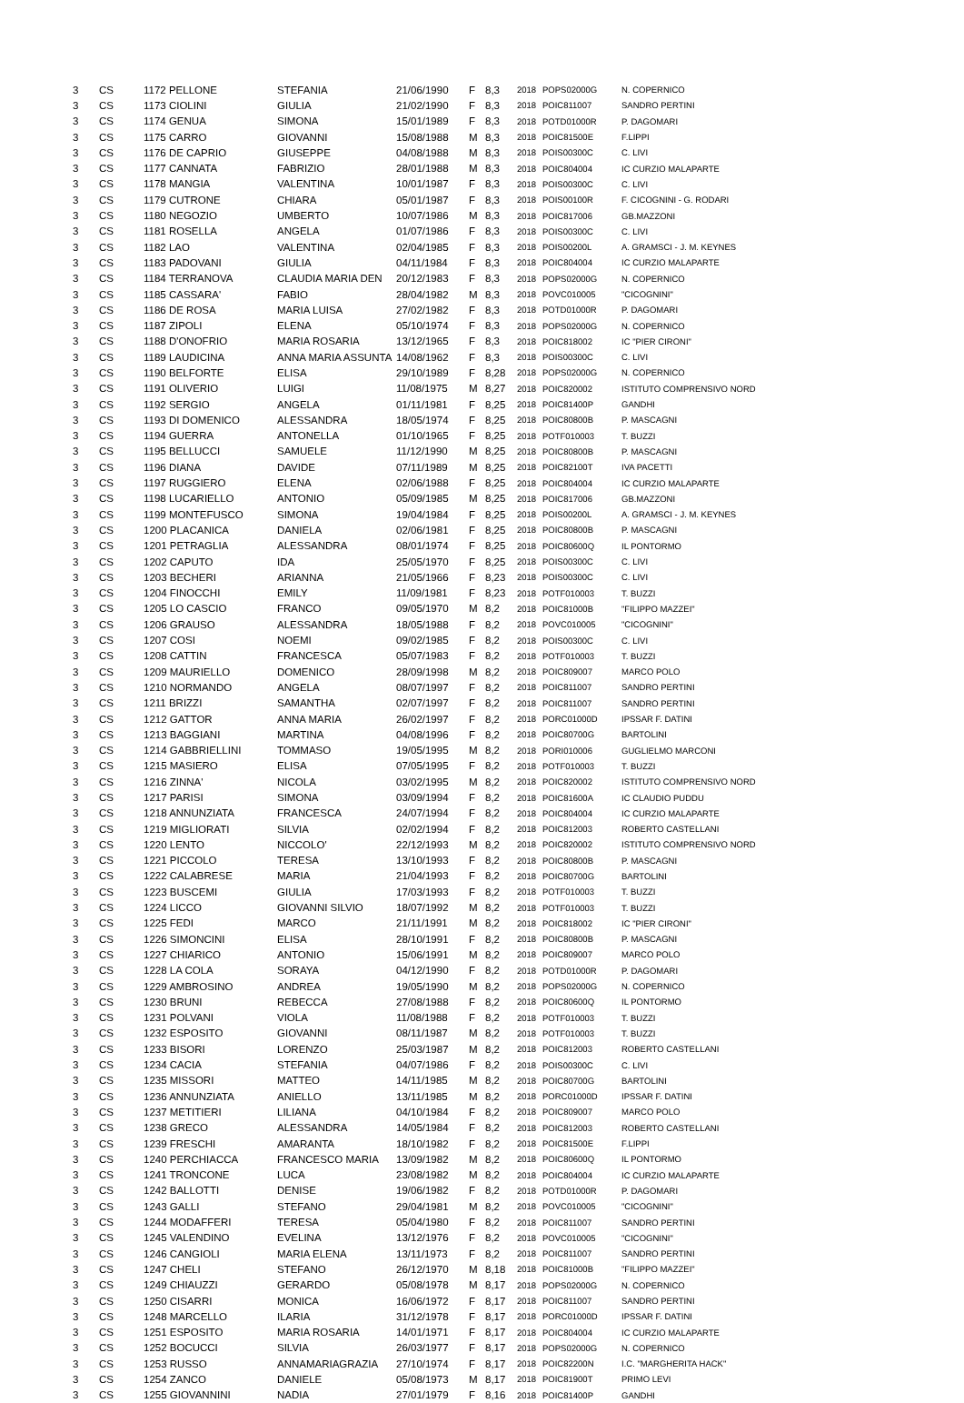| 3 | CS | 1172 PELLONE | STEFANIA | 21/06/1990 | F | 8,3 | 2018 | POPS02000G | N. COPERNICO |
| 3 | CS | 1173 CIOLINI | GIULIA | 21/02/1990 | F | 8,3 | 2018 | POIC811007 | SANDRO PERTINI |
| 3 | CS | 1174 GENUA | SIMONA | 15/01/1989 | F | 8,3 | 2018 | POTD01000R | P. DAGOMARI |
| 3 | CS | 1175 CARRO | GIOVANNI | 15/08/1988 | M | 8,3 | 2018 | POIC81500E | F.LIPPI |
| 3 | CS | 1176 DE CAPRIO | GIUSEPPE | 04/08/1988 | M | 8,3 | 2018 | POIS00300C | C. LIVI |
| 3 | CS | 1177 CANNATA | FABRIZIO | 28/01/1988 | M | 8,3 | 2018 | POIC804004 | IC CURZIO MALAPARTE |
| 3 | CS | 1178 MANGIA | VALENTINA | 10/01/1987 | F | 8,3 | 2018 | POIS00300C | C. LIVI |
| 3 | CS | 1179 CUTRONE | CHIARA | 05/01/1987 | F | 8,3 | 2018 | POIS00100R | F. CICOGNINI - G. RODARI |
| 3 | CS | 1180 NEGOZIO | UMBERTO | 10/07/1986 | M | 8,3 | 2018 | POIC817006 | GB.MAZZONI |
| 3 | CS | 1181 ROSELLA | ANGELA | 01/07/1986 | F | 8,3 | 2018 | POIS00300C | C. LIVI |
| 3 | CS | 1182 LAO | VALENTINA | 02/04/1985 | F | 8,3 | 2018 | POIS00200L | A. GRAMSCI - J. M. KEYNES |
| 3 | CS | 1183 PADOVANI | GIULIA | 04/11/1984 | F | 8,3 | 2018 | POIC804004 | IC CURZIO MALAPARTE |
| 3 | CS | 1184 TERRANOVA | CLAUDIA MARIA DEN | 20/12/1983 | F | 8,3 | 2018 | POPS02000G | N. COPERNICO |
| 3 | CS | 1185 CASSARA' | FABIO | 28/04/1982 | M | 8,3 | 2018 | POVC010005 | "CICOGNINI" |
| 3 | CS | 1186 DE ROSA | MARIA LUISA | 27/02/1982 | F | 8,3 | 2018 | POTD01000R | P. DAGOMARI |
| 3 | CS | 1187 ZIPOLI | ELENA | 05/10/1974 | F | 8,3 | 2018 | POPS02000G | N. COPERNICO |
| 3 | CS | 1188 D'ONOFRIO | MARIA ROSARIA | 13/12/1965 | F | 8,3 | 2018 | POIC818002 | IC "PIER CIRONI" |
| 3 | CS | 1189 LAUDICINA | ANNA MARIA ASSUNTA | 14/08/1962 | F | 8,3 | 2018 | POIS00300C | C. LIVI |
| 3 | CS | 1190 BELFORTE | ELISA | 29/10/1989 | F | 8,28 | 2018 | POPS02000G | N. COPERNICO |
| 3 | CS | 1191 OLIVERIO | LUIGI | 11/08/1975 | M | 8,27 | 2018 | POIC820002 | ISTITUTO COMPRENSIVO NORD |
| 3 | CS | 1192 SERGIO | ANGELA | 01/11/1981 | F | 8,25 | 2018 | POIC81400P | GANDHI |
| 3 | CS | 1193 DI DOMENICO | ALESSANDRA | 18/05/1974 | F | 8,25 | 2018 | POIC80800B | P. MASCAGNI |
| 3 | CS | 1194 GUERRA | ANTONELLA | 01/10/1965 | F | 8,25 | 2018 | POTF010003 | T. BUZZI |
| 3 | CS | 1195 BELLUCCI | SAMUELE | 11/12/1990 | M | 8,25 | 2018 | POIC80800B | P. MASCAGNI |
| 3 | CS | 1196 DIANA | DAVIDE | 07/11/1989 | M | 8,25 | 2018 | POIC82100T | IVA PACETTI |
| 3 | CS | 1197 RUGGIERO | ELENA | 02/06/1988 | F | 8,25 | 2018 | POIC804004 | IC CURZIO MALAPARTE |
| 3 | CS | 1198 LUCARIELLO | ANTONIO | 05/09/1985 | M | 8,25 | 2018 | POIC817006 | GB.MAZZONI |
| 3 | CS | 1199 MONTEFUSCO | SIMONA | 19/04/1984 | F | 8,25 | 2018 | POIS00200L | A. GRAMSCI - J. M. KEYNES |
| 3 | CS | 1200 PLACANICA | DANIELA | 02/06/1981 | F | 8,25 | 2018 | POIC80800B | P. MASCAGNI |
| 3 | CS | 1201 PETRAGLIA | ALESSANDRA | 08/01/1974 | F | 8,25 | 2018 | POIC80600Q | IL PONTORMO |
| 3 | CS | 1202 CAPUTO | IDA | 25/05/1970 | F | 8,25 | 2018 | POIS00300C | C. LIVI |
| 3 | CS | 1203 BECHERI | ARIANNA | 21/05/1966 | F | 8,23 | 2018 | POIS00300C | C. LIVI |
| 3 | CS | 1204 FINOCCHI | EMILY | 11/09/1981 | F | 8,23 | 2018 | POTF010003 | T. BUZZI |
| 3 | CS | 1205 LO CASCIO | FRANCO | 09/05/1970 | M | 8,2 | 2018 | POIC81000B | "FILIPPO MAZZEI" |
| 3 | CS | 1206 GRAUSO | ALESSANDRA | 18/05/1988 | F | 8,2 | 2018 | POVC010005 | "CICOGNINI" |
| 3 | CS | 1207 COSI | NOEMI | 09/02/1985 | F | 8,2 | 2018 | POIS00300C | C. LIVI |
| 3 | CS | 1208 CATTIN | FRANCESCA | 05/07/1983 | F | 8,2 | 2018 | POTF010003 | T. BUZZI |
| 3 | CS | 1209 MAURIELLO | DOMENICO | 28/09/1998 | M | 8,2 | 2018 | POIC809007 | MARCO POLO |
| 3 | CS | 1210 NORMANDO | ANGELA | 08/07/1997 | F | 8,2 | 2018 | POIC811007 | SANDRO PERTINI |
| 3 | CS | 1211 BRIZZI | SAMANTHA | 02/07/1997 | F | 8,2 | 2018 | POIC811007 | SANDRO PERTINI |
| 3 | CS | 1212 GATTOR | ANNA MARIA | 26/02/1997 | F | 8,2 | 2018 | PORC01000D | IPSSAR F. DATINI |
| 3 | CS | 1213 BAGGIANI | MARTINA | 04/08/1996 | F | 8,2 | 2018 | POIC80700G | BARTOLINI |
| 3 | CS | 1214 GABBRIELLINI | TOMMASO | 19/05/1995 | M | 8,2 | 2018 | PORI010006 | GUGLIELMO MARCONI |
| 3 | CS | 1215 MASIERO | ELISA | 07/05/1995 | F | 8,2 | 2018 | POTF010003 | T. BUZZI |
| 3 | CS | 1216 ZINNA' | NICOLA | 03/02/1995 | M | 8,2 | 2018 | POIC820002 | ISTITUTO COMPRENSIVO NORD |
| 3 | CS | 1217 PARISI | SIMONA | 03/09/1994 | F | 8,2 | 2018 | POIC81600A | IC CLAUDIO PUDDU |
| 3 | CS | 1218 ANNUNZIATA | FRANCESCA | 24/07/1994 | F | 8,2 | 2018 | POIC804004 | IC CURZIO MALAPARTE |
| 3 | CS | 1219 MIGLIORATI | SILVIA | 02/02/1994 | F | 8,2 | 2018 | POIC812003 | ROBERTO CASTELLANI |
| 3 | CS | 1220 LENTO | NICCOLO' | 22/12/1993 | M | 8,2 | 2018 | POIC820002 | ISTITUTO COMPRENSIVO NORD |
| 3 | CS | 1221 PICCOLO | TERESA | 13/10/1993 | F | 8,2 | 2018 | POIC80800B | P. MASCAGNI |
| 3 | CS | 1222 CALABRESE | MARIA | 21/04/1993 | F | 8,2 | 2018 | POIC80700G | BARTOLINI |
| 3 | CS | 1223 BUSCEMI | GIULIA | 17/03/1993 | F | 8,2 | 2018 | POTF010003 | T. BUZZI |
| 3 | CS | 1224 LICCO | GIOVANNI SILVIO | 18/07/1992 | M | 8,2 | 2018 | POTF010003 | T. BUZZI |
| 3 | CS | 1225 FEDI | MARCO | 21/11/1991 | M | 8,2 | 2018 | POIC818002 | IC "PIER CIRONI" |
| 3 | CS | 1226 SIMONCINI | ELISA | 28/10/1991 | F | 8,2 | 2018 | POIC80800B | P. MASCAGNI |
| 3 | CS | 1227 CHIARICO | ANTONIO | 15/06/1991 | M | 8,2 | 2018 | POIC809007 | MARCO POLO |
| 3 | CS | 1228 LA COLA | SORAYA | 04/12/1990 | F | 8,2 | 2018 | POTD01000R | P. DAGOMARI |
| 3 | CS | 1229 AMBROSINO | ANDREA | 19/05/1990 | M | 8,2 | 2018 | POPS02000G | N. COPERNICO |
| 3 | CS | 1230 BRUNI | REBECCA | 27/08/1988 | F | 8,2 | 2018 | POIC80600Q | IL PONTORMO |
| 3 | CS | 1231 POLVANI | VIOLA | 11/08/1988 | F | 8,2 | 2018 | POTF010003 | T. BUZZI |
| 3 | CS | 1232 ESPOSITO | GIOVANNI | 08/11/1987 | M | 8,2 | 2018 | POTF010003 | T. BUZZI |
| 3 | CS | 1233 BISORI | LORENZO | 25/03/1987 | M | 8,2 | 2018 | POIC812003 | ROBERTO CASTELLANI |
| 3 | CS | 1234 CACIA | STEFANIA | 04/07/1986 | F | 8,2 | 2018 | POIS00300C | C. LIVI |
| 3 | CS | 1235 MISSORI | MATTEO | 14/11/1985 | M | 8,2 | 2018 | POIC80700G | BARTOLINI |
| 3 | CS | 1236 ANNUNZIATA | ANIELLO | 13/11/1985 | M | 8,2 | 2018 | PORC01000D | IPSSAR F. DATINI |
| 3 | CS | 1237 METITIERI | LILIANA | 04/10/1984 | F | 8,2 | 2018 | POIC809007 | MARCO POLO |
| 3 | CS | 1238 GRECO | ALESSANDRA | 14/05/1984 | F | 8,2 | 2018 | POIC812003 | ROBERTO CASTELLANI |
| 3 | CS | 1239 FRESCHI | AMARANTA | 18/10/1982 | F | 8,2 | 2018 | POIC81500E | F.LIPPI |
| 3 | CS | 1240 PERCHIACCA | FRANCESCO MARIA | 13/09/1982 | M | 8,2 | 2018 | POIC80600Q | IL PONTORMO |
| 3 | CS | 1241 TRONCONE | LUCA | 23/08/1982 | M | 8,2 | 2018 | POIC804004 | IC CURZIO MALAPARTE |
| 3 | CS | 1242 BALLOTTI | DENISE | 19/06/1982 | F | 8,2 | 2018 | POTD01000R | P. DAGOMARI |
| 3 | CS | 1243 GALLI | STEFANO | 29/04/1981 | M | 8,2 | 2018 | POVC010005 | "CICOGNINI" |
| 3 | CS | 1244 MODAFFERI | TERESA | 05/04/1980 | F | 8,2 | 2018 | POIC811007 | SANDRO PERTINI |
| 3 | CS | 1245 VALENDINO | EVELINA | 13/12/1976 | F | 8,2 | 2018 | POVC010005 | "CICOGNINI" |
| 3 | CS | 1246 CANGIOLI | MARIA ELENA | 13/11/1973 | F | 8,2 | 2018 | POIC811007 | SANDRO PERTINI |
| 3 | CS | 1247 CHELI | STEFANO | 26/12/1970 | M | 8,18 | 2018 | POIC81000B | "FILIPPO MAZZEI" |
| 3 | CS | 1249 CHIAUZZI | GERARDO | 05/08/1978 | M | 8,17 | 2018 | POPS02000G | N. COPERNICO |
| 3 | CS | 1250 CISARRI | MONICA | 16/06/1972 | F | 8,17 | 2018 | POIC811007 | SANDRO PERTINI |
| 3 | CS | 1248 MARCELLO | ILARIA | 31/12/1978 | F | 8,17 | 2018 | PORC01000D | IPSSAR F. DATINI |
| 3 | CS | 1251 ESPOSITO | MARIA ROSARIA | 14/01/1971 | F | 8,17 | 2018 | POIC804004 | IC CURZIO MALAPARTE |
| 3 | CS | 1252 BOCUCCI | SILVIA | 26/03/1977 | F | 8,17 | 2018 | POPS02000G | N. COPERNICO |
| 3 | CS | 1253 RUSSO | ANNAMARIAGRAZIA | 27/10/1974 | F | 8,17 | 2018 | POIC82200N | I.C. "MARGHERITA HACK" |
| 3 | CS | 1254 ZANCO | DANIELE | 05/08/1973 | M | 8,17 | 2018 | POIC81900T | PRIMO LEVI |
| 3 | CS | 1255 GIOVANNINI | NADIA | 27/01/1979 | F | 8,16 | 2018 | POIC81400P | GANDHI |